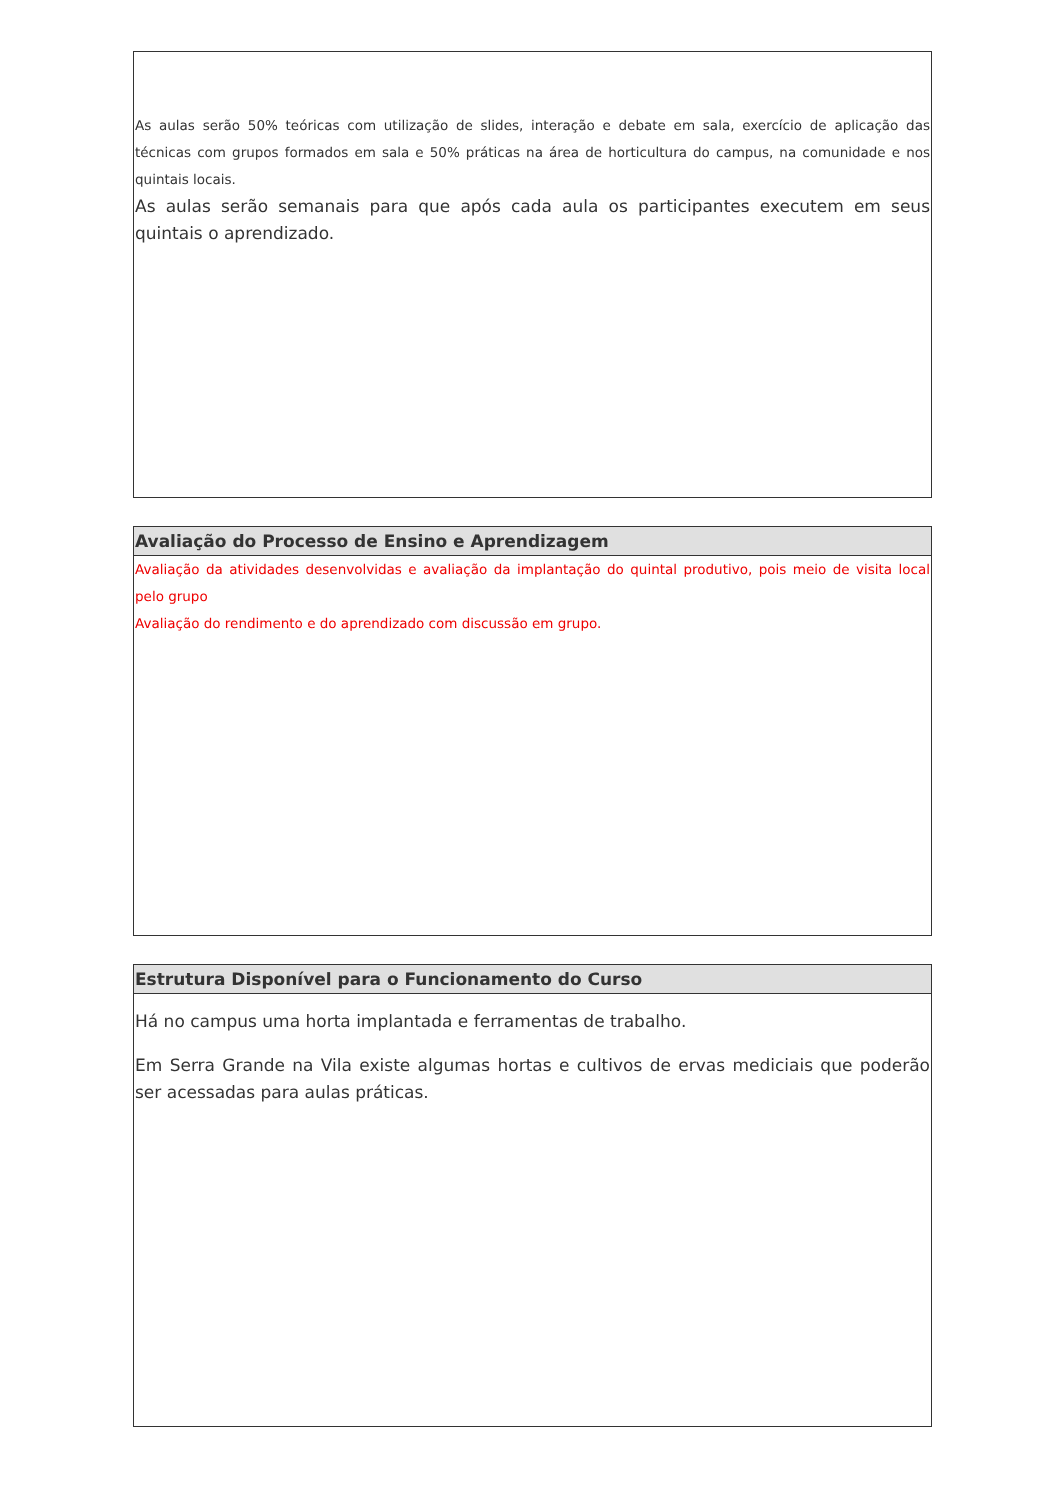As aulas serão 50% teóricas com utilização de slides, interação e debate em sala, exercício de aplicação das técnicas com grupos formados em sala e 50% práticas na área de horticultura do campus, na comunidade e nos quintais locais.
As aulas serão semanais para que após cada aula os participantes executem em seus quintais o aprendizado.
Avaliação do Processo de Ensino e Aprendizagem
Avaliação da atividades desenvolvidas e avaliação da implantação do quintal produtivo, pois meio de visita local pelo grupo
Avaliação do rendimento e do aprendizado com discussão em grupo.
Estrutura Disponível para o Funcionamento do Curso
Há no campus uma horta implantada e ferramentas de trabalho.
Em Serra Grande na Vila existe algumas hortas e cultivos de ervas mediciais que poderão ser acessadas para aulas práticas.